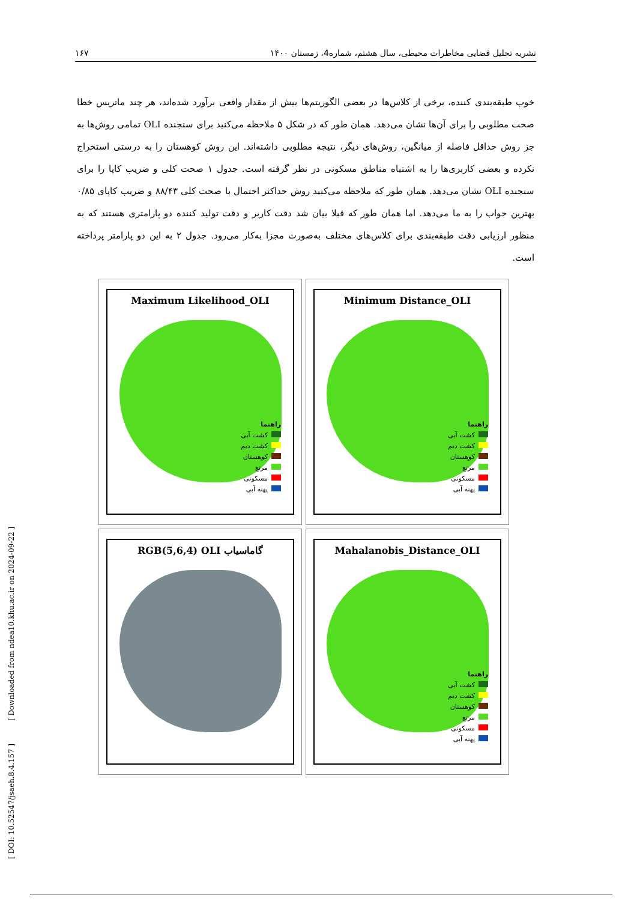نشریه تحلیل فضایی مخاطرات محیطی، سال هشتم، شماره4، زمستان ۱۴۰۰ ۱۶۷
خوب طبقه‌بندی کننده، برخی از کلاس‌ها در بعضی الگوریتم‌ها بیش از مقدار واقعی برآورد شده‌اند، هر چند ماتریس خطا صحت مطلوبی را برای آن‌ها نشان می‌دهد. همان طور که در شکل ۵ ملاحظه می‌کنید برای سنجنده OLI تمامی روش‌ها به جز روش حداقل فاصله از میانگین، روش‌های دیگر، نتیجه مطلوبی داشته‌اند. این روش کوهستان را به درستی استخراج نکرده و بعضی کاربری‌ها را به اشتباه مناطق مسکونی در نظر گرفته است. جدول ۱ صحت کلی و ضریب کاپا را برای سنجنده OLI نشان می‌دهد. همان طور که ملاحظه می‌کنید روش حداکثر احتمال با صحت کلی ۸۸/۴۳ و ضریب کاپای ۰/۸۵ بهترین جواب را به ما می‌دهد. اما همان طور که قبلا بیان شد دقت کاربر و دقت تولید کننده دو پارامتری هستند که به منظور ارزیابی دقت طبقه‌بندی برای کلاس‌های مختلف به‌صورت مجزا به‌کار می‌رود. جدول ۲ به این دو پارامتر پرداخته است.
Maximum Likelihood_OLI
راهنما
کشت آبی
کشت دیم
کوهستان
مرتع
مسکونی
پهنه آبی
Minimum Distance_OLI
راهنما
کشت آبی
کشت دیم
کوهستان
مرتع
مسکونی
پهنه آبی
RGB(5,6,4) OLI گاماسیاب
Mahalanobis_Distance_OLI
راهنما
کشت آبی
کشت دیم
کوهستان
مرتع
مسکونی
پهنه آبی
[ DOI: 10.52547/jsaeh.8.4.157 ] [ Downloaded from ndea10.khu.ac.ir on 2024-09-22 ]